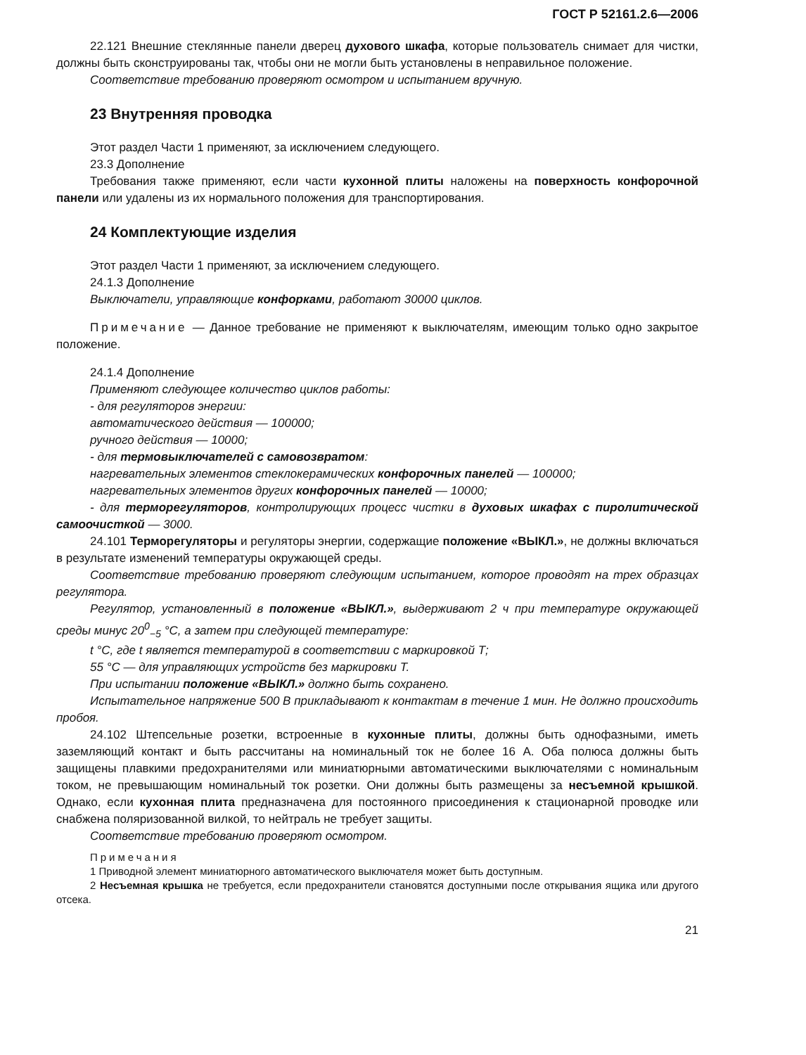ГОСТ Р 52161.2.6—2006
22.121 Внешние стеклянные панели дверец духового шкафа, которые пользователь снимает для чистки, должны быть сконструированы так, чтобы они не могли быть установлены в неправильное положение.
Соответствие требованию проверяют осмотром и испытанием вручную.
23 Внутренняя проводка
Этот раздел Части 1 применяют, за исключением следующего.
23.3 Дополнение
Требования также применяют, если части кухонной плиты наложены на поверхность конфорочной панели или удалены из их нормального положения для транспортирования.
24 Комплектующие изделия
Этот раздел Части 1 применяют, за исключением следующего.
24.1.3 Дополнение
Выключатели, управляющие конфорками, работают 30000 циклов.
Примечание — Данное требование не применяют к выключателям, имеющим только одно закрытое положение.
24.1.4 Дополнение
Применяют следующее количество циклов работы:
- для регуляторов энергии:
автоматического действия — 100000;
ручного действия — 10000;
- для термовыключателей с самовозвратом:
нагревательных элементов стеклокерамических конфорочных панелей — 100000;
нагревательных элементов других конфорочных панелей — 10000;
- для терморегуляторов, контролирующих процесс чистки в духовых шкафах с пиролитической самоочисткой — 3000.
24.101 Терморегуляторы и регуляторы энергии, содержащие положение «ВЫКЛ.», не должны включаться в результате изменений температуры окружающей среды.
Соответствие требованию проверяют следующим испытанием, которое проводят на трех образцах регулятора.
Регулятор, установленный в положение «ВЫКЛ.», выдерживают 2 ч при температуре окружающей среды минус 20<sup>0</sup><sub>−5</sub> °С, а затем при следующей температуре:
t °С, где t является температурой в соответствии с маркировкой Т;
55 °С — для управляющих устройств без маркировки Т.
При испытании положение «ВЫКЛ.» должно быть сохранено.
Испытательное напряжение 500 В прикладывают к контактам в течение 1 мин. Не должно происходить пробоя.
24.102 Штепсельные розетки, встроенные в кухонные плиты, должны быть однофазными, иметь заземляющий контакт и быть рассчитаны на номинальный ток не более 16 А. Оба полюса должны быть защищены плавкими предохранителями или миниатюрными автоматическими выключателями с номинальным током, не превышающим номинальный ток розетки. Они должны быть размещены за несъемной крышкой. Однако, если кухонная плита предназначена для постоянного присоединения к стационарной проводке или снабжена поляризованной вилкой, то нейтраль не требует защиты.
Соответствие требованию проверяют осмотром.
Примечания
1 Приводной элемент миниатюрного автоматического выключателя может быть доступным.
2 Несъемная крышка не требуется, если предохранители становятся доступными после открывания ящика или другого отсека.
21